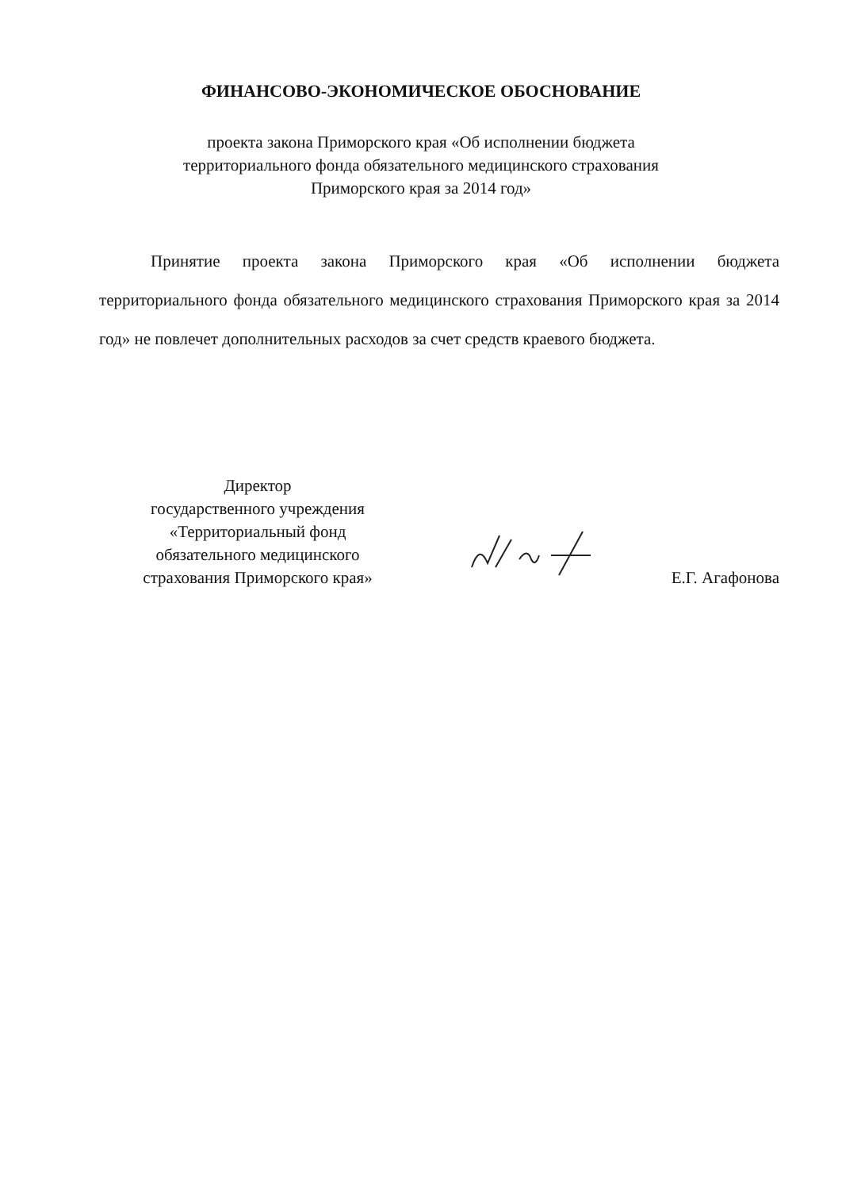ФИНАНСОВО-ЭКОНОМИЧЕСКОЕ ОБОСНОВАНИЕ
проекта закона Приморского края «Об исполнении бюджета
территориального фонда обязательного медицинского страхования
Приморского края за 2014 год»
Принятие проекта закона Приморского края «Об исполнении бюджета территориального фонда обязательного медицинского страхования Приморского края за 2014 год» не повлечет дополнительных расходов за счет средств краевого бюджета.
Директор
государственного учреждения
«Территориальный фонд
обязательного медицинского
страхования Приморского края»
Е.Г. Агафонова